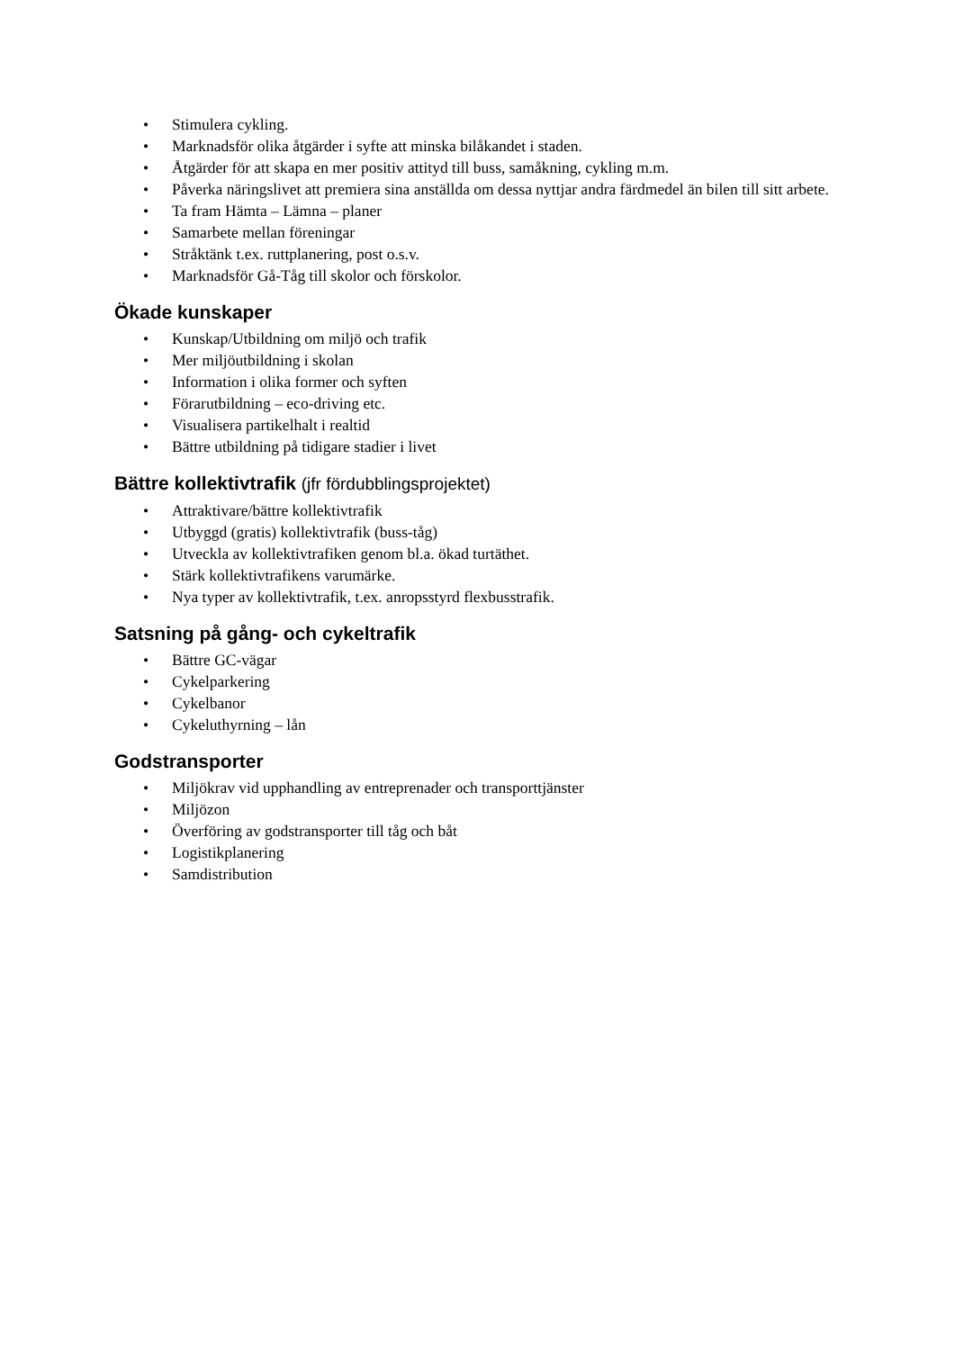• Stimulera cykling.
• Marknadsför olika åtgärder i syfte att minska bilåkandet i staden.
• Åtgärder för att skapa en mer positiv attityd till buss, samåkning, cykling m.m.
• Påverka näringslivet att premiera sina anställda om dessa nyttjar andra färdmedel än bilen till sitt arbete.
• Ta fram Hämta – Lämna – planer
• Samarbete mellan föreningar
• Stråktänk t.ex. ruttplanering, post o.s.v.
• Marknadsför Gå-Tåg till skolor och förskolor.
Ökade kunskaper
• Kunskap/Utbildning om miljö och trafik
• Mer miljöutbildning i skolan
• Information i olika former och syften
• Förarutbildning – eco-driving etc.
• Visualisera partikelhalt i realtid
• Bättre utbildning på tidigare stadier i livet
Bättre kollektivtrafik (jfr fördubblingsprojektet)
• Attraktivare/bättre kollektivtrafik
• Utbyggd (gratis) kollektivtrafik (buss-tåg)
• Utveckla av kollektivtrafiken genom bl.a. ökad turtäthet.
• Stärk kollektivtrafikens varumärke.
• Nya typer av kollektivtrafik, t.ex. anropsstyrd flexbusstrafik.
Satsning på gång- och cykeltrafik
• Bättre GC-vägar
• Cykelparkering
• Cykelbanor
• Cykeluthyrning – lån
Godstransporter
• Miljökrav vid upphandling av entreprenader och transporttjänster
• Miljözon
• Överföring av godstransporter till tåg och båt
• Logistikplanering
• Samdistribution